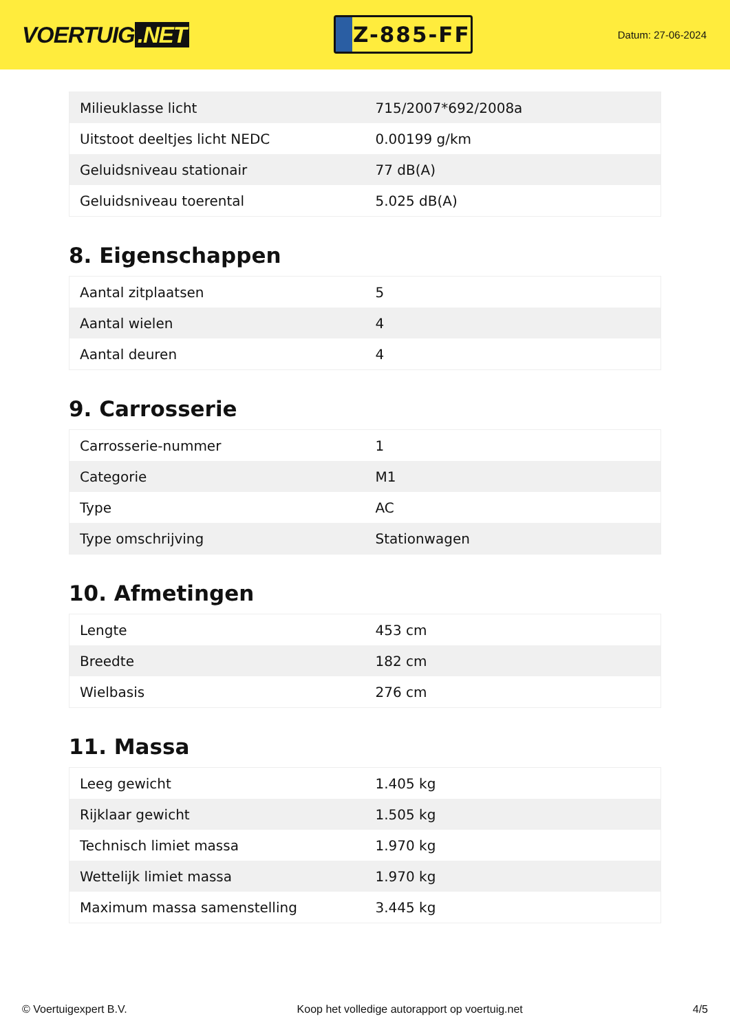VOERTUIG.NET
Z-885-FF
Datum: 27-06-2024
| Milieuklasse licht | 715/2007*692/2008a |
| Uitstoot deeltjes licht NEDC | 0.00199 g/km |
| Geluidsniveau stationair | 77 dB(A) |
| Geluidsniveau toerental | 5.025 dB(A) |
8. Eigenschappen
| Aantal zitplaatsen | 5 |
| Aantal wielen | 4 |
| Aantal deuren | 4 |
9. Carrosserie
| Carrosserie-nummer | 1 |
| Categorie | M1 |
| Type | AC |
| Type omschrijving | Stationwagen |
10. Afmetingen
| Lengte | 453 cm |
| Breedte | 182 cm |
| Wielbasis | 276 cm |
11. Massa
| Leeg gewicht | 1.405 kg |
| Rijklaar gewicht | 1.505 kg |
| Technisch limiet massa | 1.970 kg |
| Wettelijk limiet massa | 1.970 kg |
| Maximum massa samenstelling | 3.445 kg |
© Voertuigexpert B.V. Koop het volledige autorapport op voertuig.net 4/5